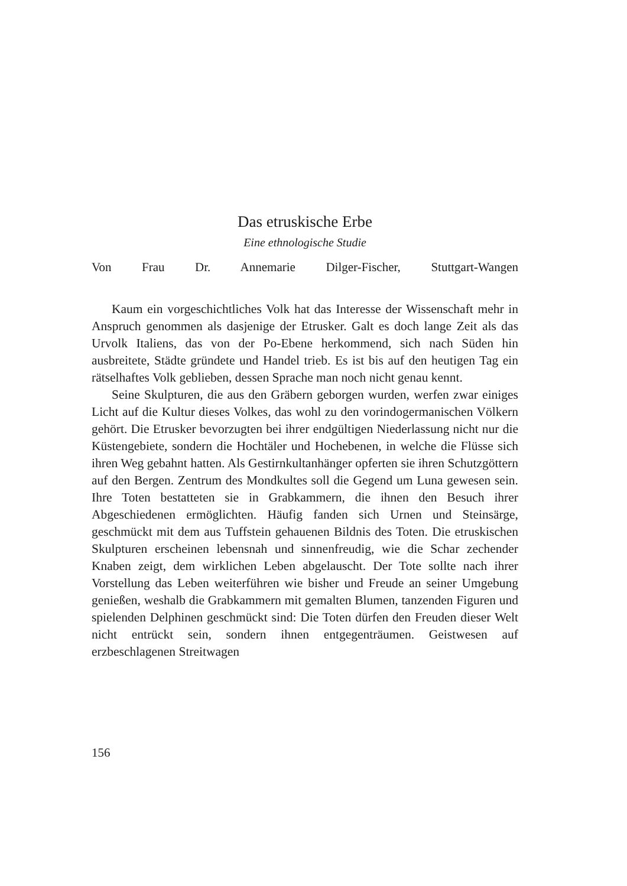Das etruskische Erbe
Eine ethnologische Studie
Von Frau Dr. Annemarie Dilger-Fischer, Stuttgart-Wangen
Kaum ein vorgeschichtliches Volk hat das Interesse der Wissenschaft mehr in Anspruch genommen als dasjenige der Etrusker. Galt es doch lange Zeit als das Urvolk Italiens, das von der Po-Ebene herkommend, sich nach Süden hin ausbreitete, Städte gründete und Handel trieb. Es ist bis auf den heutigen Tag ein rätselhaftes Volk geblieben, dessen Sprache man noch nicht genau kennt.
Seine Skulpturen, die aus den Gräbern geborgen wurden, werfen zwar einiges Licht auf die Kultur dieses Volkes, das wohl zu den vorindogermanischen Völkern gehört. Die Etrusker bevorzugten bei ihrer endgültigen Niederlassung nicht nur die Küstengebiete, sondern die Hochtäler und Hochebenen, in welche die Flüsse sich ihren Weg gebahnt hatten. Als Gestirnkultanhänger opferten sie ihren Schutzgöttern auf den Bergen. Zentrum des Mondkultes soll die Gegend um Luna gewesen sein. Ihre Toten bestatteten sie in Grabkammern, die ihnen den Besuch ihrer Abgeschiedenen ermöglichten. Häufig fanden sich Urnen und Steinsärge, geschmückt mit dem aus Tuffstein gehauenen Bildnis des Toten. Die etruskischen Skulpturen erscheinen lebensnah und sinnenfreudig, wie die Schar zechender Knaben zeigt, dem wirklichen Leben abgelauscht. Der Tote sollte nach ihrer Vorstellung das Leben weiterführen wie bisher und Freude an seiner Umgebung genießen, weshalb die Grabkammern mit gemalten Blumen, tanzenden Figuren und spielenden Delphinen geschmückt sind: Die Toten dürfen den Freuden dieser Welt nicht entrückt sein, sondern ihnen entgegenträumen. Geistwesen auf erzbeschlagenen Streitwagen
156